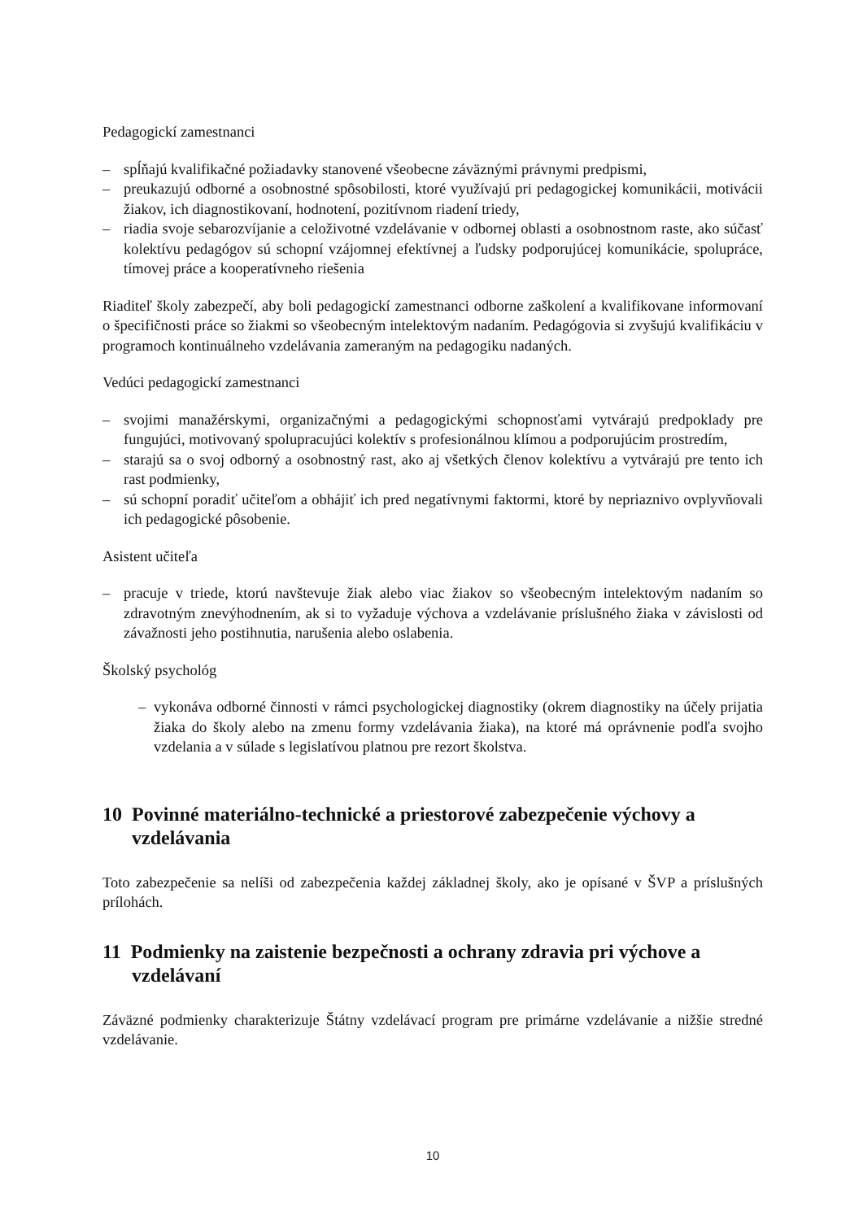Pedagogickí zamestnanci
– spĺňajú kvalifikačné požiadavky stanovené všeobecne záväznými právnymi predpismi,
– preukazujú odborné a osobnostné spôsobilosti, ktoré využívajú pri pedagogickej komunikácii, motivácii žiakov, ich diagnostikovaní, hodnotení, pozitívnom riadení triedy,
– riadia svoje sebarozvíjanie a celoživotné vzdelávanie v odbornej oblasti a osobnostnom raste, ako súčasť kolektívu pedagógov sú schopní vzájomnej efektívnej a ľudsky podporujúcej komunikácie, spolupráce, tímovej práce a kooperatívneho riešenia
Riaditeľ školy zabezpečí, aby boli pedagogickí zamestnanci odborne zaškolení a kvalifikovane informovaní o špecifičnosti práce so žiakmi so všeobecným intelektovým nadaním. Pedagógovia si zvyšujú kvalifikáciu v programoch kontinuálneho vzdelávania zameraným na pedagogiku nadaných.
Vedúci pedagogickí zamestnanci
– svojimi manažérskymi, organizačnými a pedagogickými schopnosťami vytvárajú predpoklady pre fungujúci, motivovaný spolupracujúci kolektív s profesionálnou klímou a podporujúcim prostredím,
– starajú sa o svoj odborný a osobnostný rast, ako aj všetkých členov kolektívu a vytvárajú pre tento ich rast podmienky,
– sú schopní poradiť učiteľom a obhájiť ich pred negatívnymi faktormi, ktoré by nepriaznivo ovplyvňovali ich pedagogické pôsobenie.
Asistent učiteľa
– pracuje v triede, ktorú navštevuje žiak alebo viac žiakov so všeobecným intelektovým nadaním so zdravotným znevýhodnením, ak si to vyžaduje výchova a vzdelávanie príslušného žiaka v závislosti od závažnosti jeho postihnutia, narušenia alebo oslabenia.
Školský psychológ
– vykonáva odborné činnosti v rámci psychologickej diagnostiky (okrem diagnostiky na účely prijatia žiaka do školy alebo na zmenu formy vzdelávania žiaka), na ktoré má oprávnenie podľa svojho vzdelania a v súlade s legislatívou platnou pre rezort školstva.
10 Povinné materiálno-technické a priestorové zabezpečenie výchovy a vzdelávania
Toto zabezpečenie sa nelíši od zabezpečenia každej základnej školy, ako je opísané v ŠVP a príslušných prílohách.
11 Podmienky na zaistenie bezpečnosti a ochrany zdravia pri výchove a vzdelávaní
Záväzné podmienky charakterizuje Štátny vzdelávací program pre primárne vzdelávanie a nižšie stredné vzdelávanie.
10